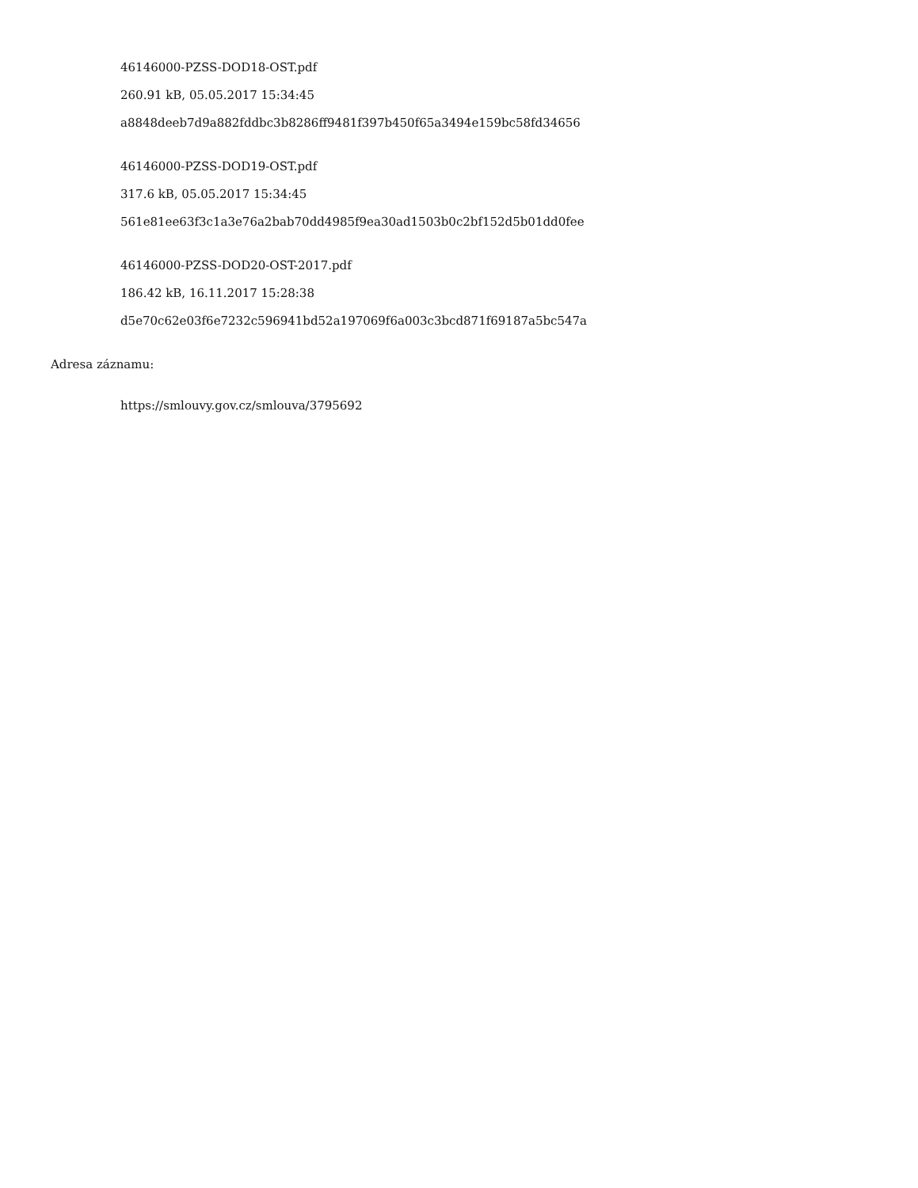46146000-PZSS-DOD18-OST.pdf
260.91 kB, 05.05.2017 15:34:45
a8848deeb7d9a882fddbc3b8286ff9481f397b450f65a3494e159bc58fd34656
46146000-PZSS-DOD19-OST.pdf
317.6 kB, 05.05.2017 15:34:45
561e81ee63f3c1a3e76a2bab70dd4985f9ea30ad1503b0c2bf152d5b01dd0fee
46146000-PZSS-DOD20-OST-2017.pdf
186.42 kB, 16.11.2017 15:28:38
d5e70c62e03f6e7232c596941bd52a197069f6a003c3bcd871f69187a5bc547a
Adresa záznamu:
https://smlouvy.gov.cz/smlouva/3795692